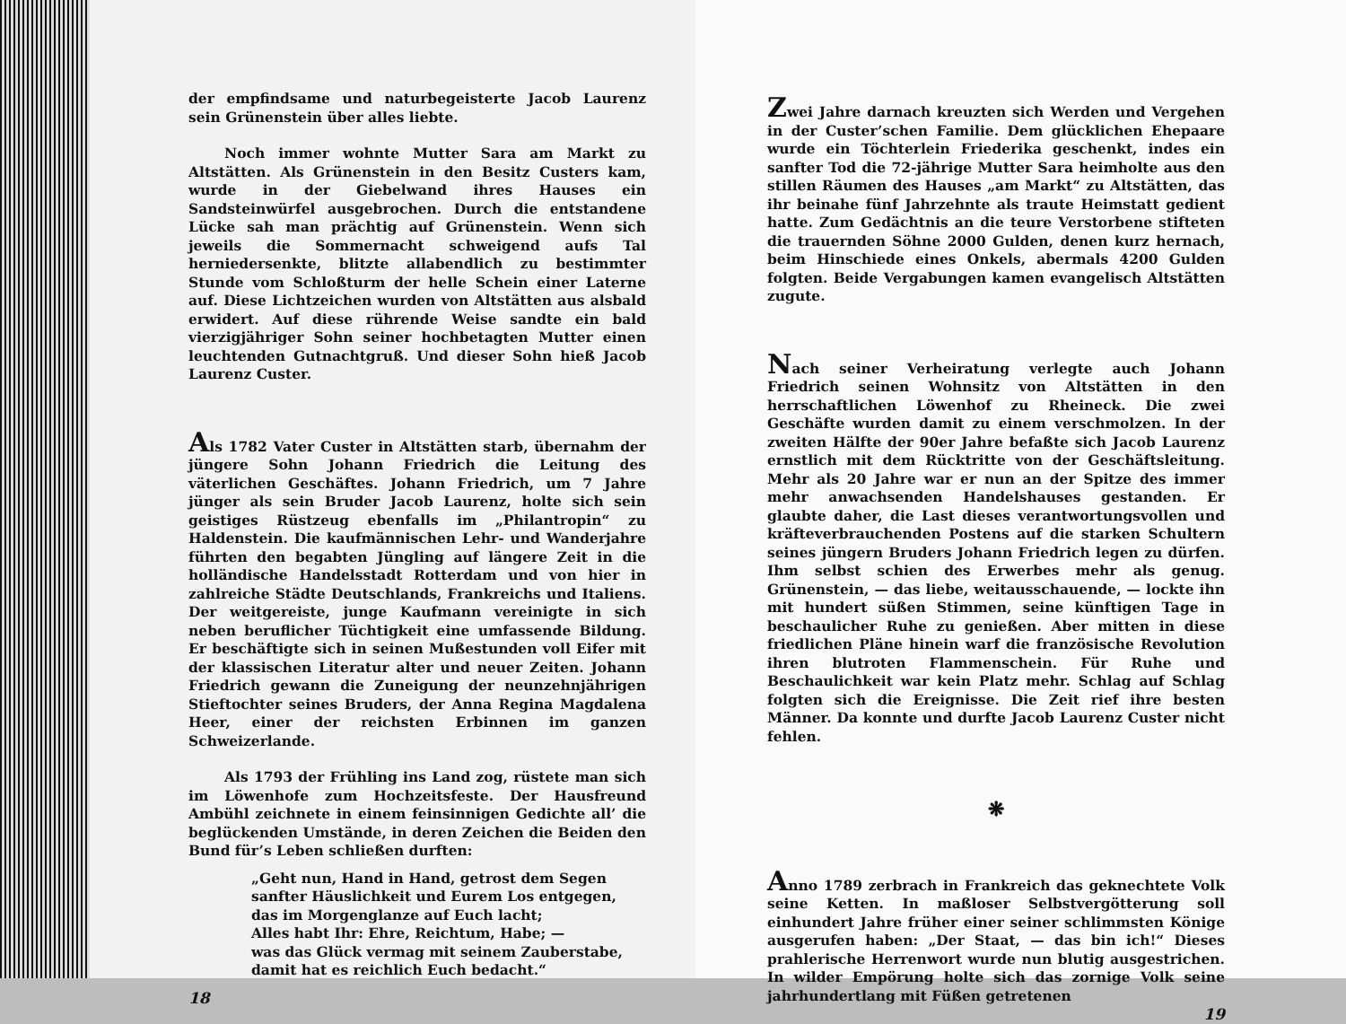der empfindsame und naturbegeisterte Jacob Laurenz sein Grünenstein über alles liebte.
Noch immer wohnte Mutter Sara am Markt zu Altstätten. Als Grünenstein in den Besitz Custers kam, wurde in der Giebelwand ihres Hauses ein Sandsteinwürfel ausgebrochen. Durch die entstandene Lücke sah man prächtig auf Grünenstein. Wenn sich jeweils die Sommernacht schweigend aufs Tal herniedersenkte, blitzte allabendlich zu bestimmter Stunde vom Schloßturm der helle Schein einer Laterne auf. Diese Lichtzeichen wurden von Altstätten aus alsbald erwidert. Auf diese rührende Weise sandte ein bald vierzigjähriger Sohn seiner hochbetagten Mutter einen leuchtenden Gutnachtgruß. Und dieser Sohn hieß Jacob Laurenz Custer.
Als 1782 Vater Custer in Altstätten starb, übernahm der jüngere Sohn Johann Friedrich die Leitung des väterlichen Geschäftes. Johann Friedrich, um 7 Jahre jünger als sein Bruder Jacob Laurenz, holte sich sein geistiges Rüstzeug ebenfalls im „Philantropin“ zu Haldenstein. Die kaufmännischen Lehr- und Wanderjahre führten den begabten Jüngling auf längere Zeit in die holländische Handelsstadt Rotterdam und von hier in zahlreiche Städte Deutschlands, Frankreichs und Italiens. Der weitgereiste, junge Kaufmann vereinigte in sich neben beruflicher Tüchtigkeit eine umfassende Bildung. Er beschäftigte sich in seinen Mußestunden voll Eifer mit der klassischen Literatur alter und neuer Zeiten. Johann Friedrich gewann die Zuneigung der neunzehnjährigen Stieftochter seines Bruders, der Anna Regina Magdalena Heer, einer der reichsten Erbinnen im ganzen Schweizerlande.
Als 1793 der Frühling ins Land zog, rüstete man sich im Löwenhofe zum Hochzeitsfeste. Der Hausfreund Ambühl zeichnete in einem feinsinnigen Gedichte all’ die beglückenden Umstände, in deren Zeichen die Beiden den Bund für’s Leben schließen durften:
„Geht nun, Hand in Hand, getrost dem Segen
sanfter Häuslichkeit und Eurem Los entgegen,
das im Morgenglanze auf Euch lacht;
Alles habt Ihr: Ehre, Reichtum, Habe; —
was das Glück vermag mit seinem Zauberstabe,
damit hat es reichlich Euch bedacht.“
18
Zwei Jahre darnach kreuzten sich Werden und Vergehen in der Custer’schen Familie. Dem glücklichen Ehepaare wurde ein Töchterlein Friederika geschenkt, indes ein sanfter Tod die 72-jährige Mutter Sara heimholte aus den stillen Räumen des Hauses „am Markt“ zu Altstätten, das ihr beinahe fünf Jahrzehnte als traute Heimstatt gedient hatte. Zum Gedächtnis an die teure Verstorbene stifteten die trauernden Söhne 2000 Gulden, denen kurz hernach, beim Hinschiede eines Onkels, abermals 4200 Gulden folgten. Beide Vergabungen kamen evangelisch Altstätten zugute.
Nach seiner Verheiratung verlegte auch Johann Friedrich seinen Wohnsitz von Altstätten in den herrschaftlichen Löwenhof zu Rheineck. Die zwei Geschäfte wurden damit zu einem verschmolzen. In der zweiten Hälfte der 90er Jahre befaßte sich Jacob Laurenz ernstlich mit dem Rücktritte von der Geschäftsleitung. Mehr als 20 Jahre war er nun an der Spitze des immer mehr anwachsenden Handelshauses gestanden. Er glaubte daher, die Last dieses verantwortungsvollen und kräfteverbrauchenden Postens auf die starken Schultern seines jüngern Bruders Johann Friedrich legen zu dürfen. Ihm selbst schien des Erwerbes mehr als genug. Grünenstein, — das liebe, weitausschauende, — lockte ihn mit hundert süßen Stimmen, seine künftigen Tage in beschaulicher Ruhe zu genießen. Aber mitten in diese friedlichen Pläne hinein warf die französische Revolution ihren blutroten Flammenschein. Für Ruhe und Beschaulichkeit war kein Platz mehr. Schlag auf Schlag folgten sich die Ereignisse. Die Zeit rief ihre besten Männer. Da konnte und durfte Jacob Laurenz Custer nicht fehlen.
❋
Anno 1789 zerbrach in Frankreich das geknechtete Volk seine Ketten. In maßloser Selbstvergötterung soll einhundert Jahre früher einer seiner schlimmsten Könige ausgerufen haben: „Der Staat, — das bin ich!“ Dieses prahlerische Herrenwort wurde nun blutig ausgestrichen. In wilder Empörung holte sich das zornige Volk seine jahrhundertlang mit Füßen getretenen
19